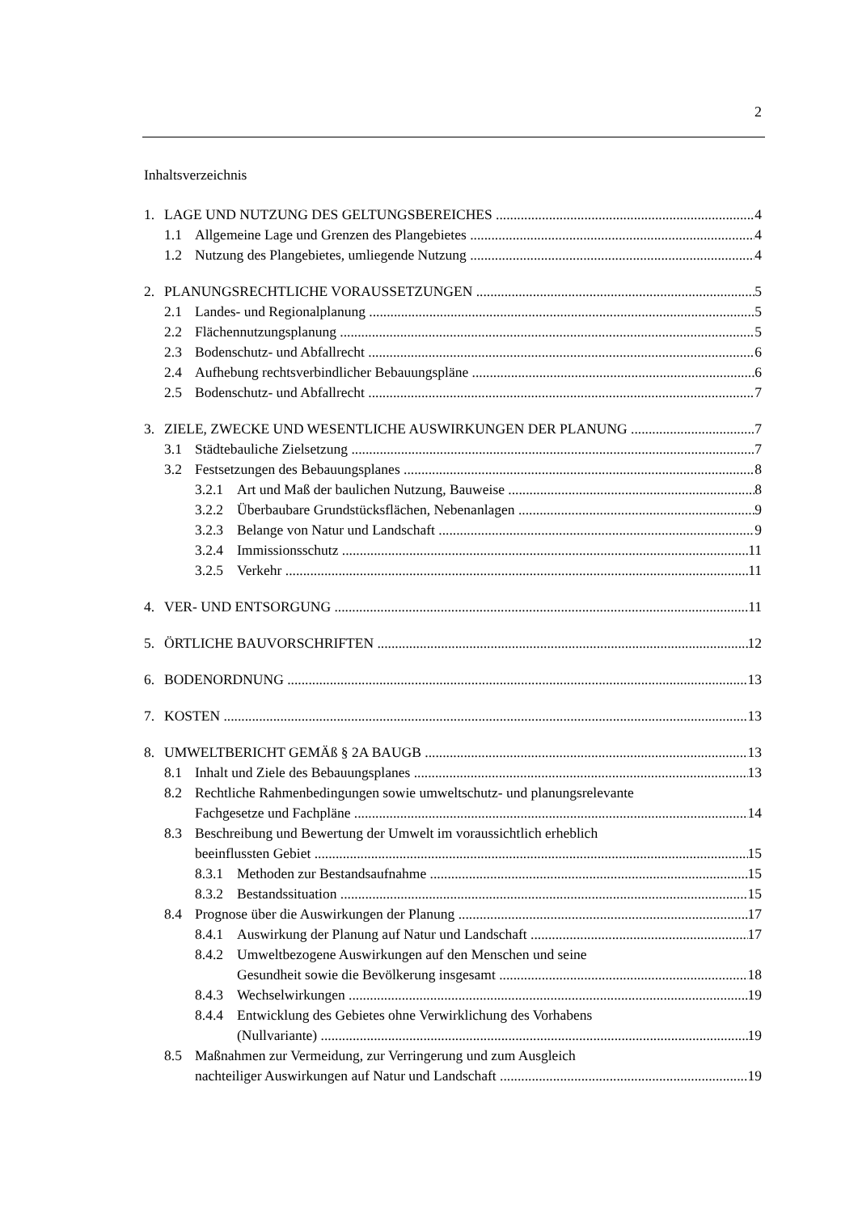2
Inhaltsverzeichnis
1. LAGE UND NUTZUNG DES GELTUNGSBEREICHES 4
1.1 Allgemeine Lage und Grenzen des Plangebietes 4
1.2 Nutzung des Plangebietes, umliegende Nutzung 4
2. PLANUNGSRECHTLICHE VORAUSSETZUNGEN 5
2.1 Landes- und Regionalplanung 5
2.2 Flächennutzungsplanung 5
2.3 Bodenschutz- und Abfallrecht 6
2.4 Aufhebung rechtsverbindlicher Bebauungspläne 6
2.5 Bodenschutz- und Abfallrecht 7
3. ZIELE, ZWECKE UND WESENTLICHE AUSWIRKUNGEN DER PLANUNG 7
3.1 Städtebauliche Zielsetzung 7
3.2 Festsetzungen des Bebauungsplanes 8
3.2.1 Art und Maß der baulichen Nutzung, Bauweise 8
3.2.2 Überbaubare Grundstücksflächen, Nebenanlagen 9
3.2.3 Belange von Natur und Landschaft 9
3.2.4 Immissionsschutz 11
3.2.5 Verkehr 11
4. VER- UND ENTSORGUNG 11
5. ÖRTLICHE BAUVORSCHRIFTEN 12
6. BODENORDNUNG 13
7. KOSTEN 13
8. UMWELTBERICHT GEMÄß § 2A BAUGB 13
8.1 Inhalt und Ziele des Bebauungsplanes 13
8.2 Rechtliche Rahmenbedingungen sowie umweltschutz- und planungsrelevante
Fachgesetze und Fachpläne 14
8.3 Beschreibung und Bewertung der Umwelt im voraussichtlich erheblich
beeinflussten Gebiet 15
8.3.1 Methoden zur Bestandsaufnahme 15
8.3.2 Bestandssituation 15
8.4 Prognose über die Auswirkungen der Planung 17
8.4.1 Auswirkung der Planung auf Natur und Landschaft 17
8.4.2 Umweltbezogene Auswirkungen auf den Menschen und seine
Gesundheit sowie die Bevölkerung insgesamt 18
8.4.3 Wechselwirkungen 19
8.4.4 Entwicklung des Gebietes ohne Verwirklichung des Vorhabens
(Nullvariante) 19
8.5 Maßnahmen zur Vermeidung, zur Verringerung und zum Ausgleich
nachteiliger Auswirkungen auf Natur und Landschaft 19